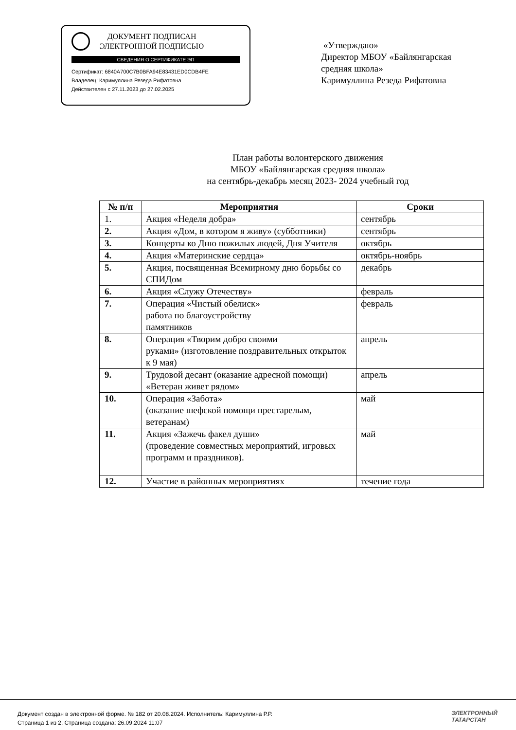ДОКУМЕНТ ПОДПИСАН
ЭЛЕКТРОННОЙ ПОДПИСЬЮ
СВЕДЕНИЯ О СЕРТИФИКАТЕ ЭП
Сертификат: 6840A700C7B0BFA94E83431ED0CDB4FE
Владелец: Каримуллина Резеда Рифатовна
Действителен с 27.11.2023 до 27.02.2025
«Утверждаю»
Директор МБОУ «Байлянгарская
средняя школа»
Каримуллина Резеда Рифатовна
План работы волонтерского движения
МБОУ «Байлянгарская средняя школа»
на сентябрь-декабрь месяц 2023- 2024 учебный год
| № п/п | Мероприятия | Сроки |
| --- | --- | --- |
| 1. | Акция «Неделя добра» | сентябрь |
| 2. | Акция «Дом, в котором я живу» (субботники) | сентябрь |
| 3. | Концерты ко Дню пожилых людей, Дня Учителя | октябрь |
| 4. | Акция «Материнские сердца» | октябрь-ноябрь |
| 5. | Акция, посвященная Всемирному дню борьбы со СПИДом | декабрь |
| 6. | Акция «Служу Отечеству» | февраль |
| 7. | Операция «Чистый обелиск» работа по благоустройству памятников | февраль |
| 8. | Операция «Творим добро своими руками» (изготовление поздравительных открыток к 9 мая) | апрель |
| 9. | Трудовой десант (оказание адресной помощи) «Ветеран живет рядом» | апрель |
| 10. | Операция «Забота» (оказание шефской помощи престарелым, ветеранам) | май |
| 11. | Акция «Зажечь факел души» (проведение совместных мероприятий, игровых программ и праздников). | май |
| 12. | Участие в районных мероприятиях | течение года |
Документ создан в электронной форме. № 182 от 20.08.2024. Исполнитель: Каримуллина Р.Р.
Страница 1 из 2. Страница создана: 26.09.2024 11:07
ЭЛЕКТРОННЫЙ
ТАТАРСТАН